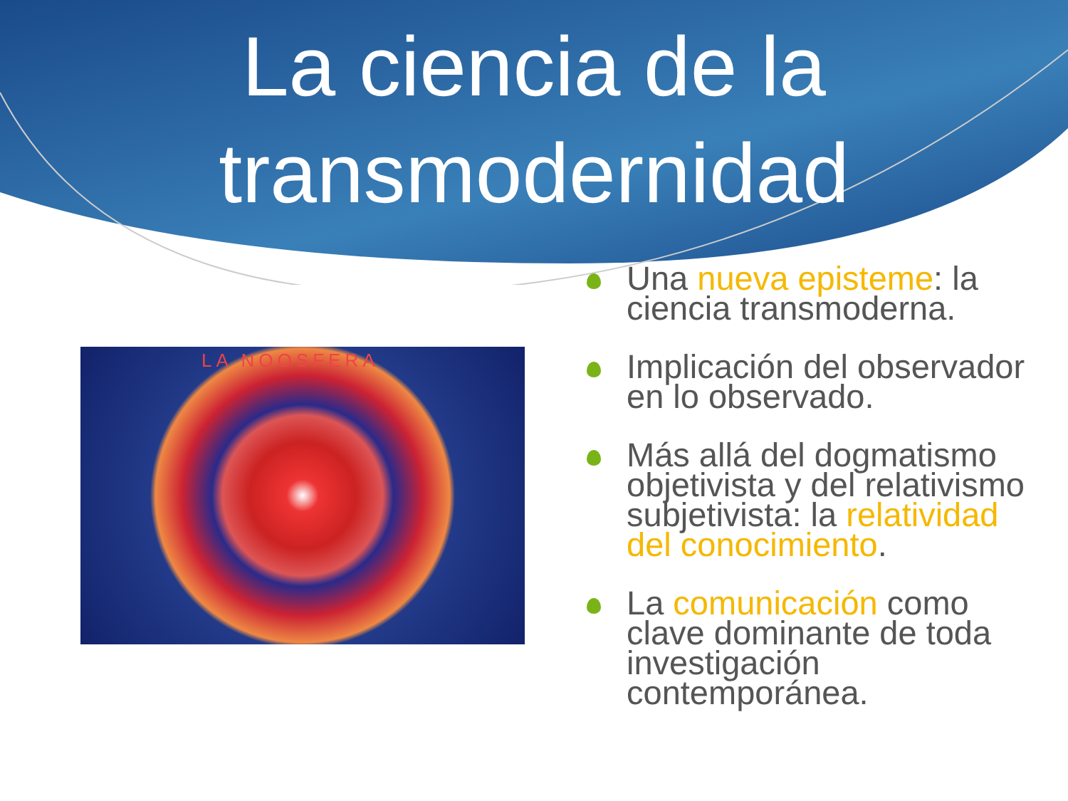La ciencia de la
transmodernidad
LA NOOSFERA
Una nueva episteme: la ciencia transmoderna.
Implicación del observador en lo observado.
Más allá del dogmatismo objetivista y del relativismo subjetivista: la relatividad del conocimiento.
La comunicación como clave dominante de toda investigación contemporánea.